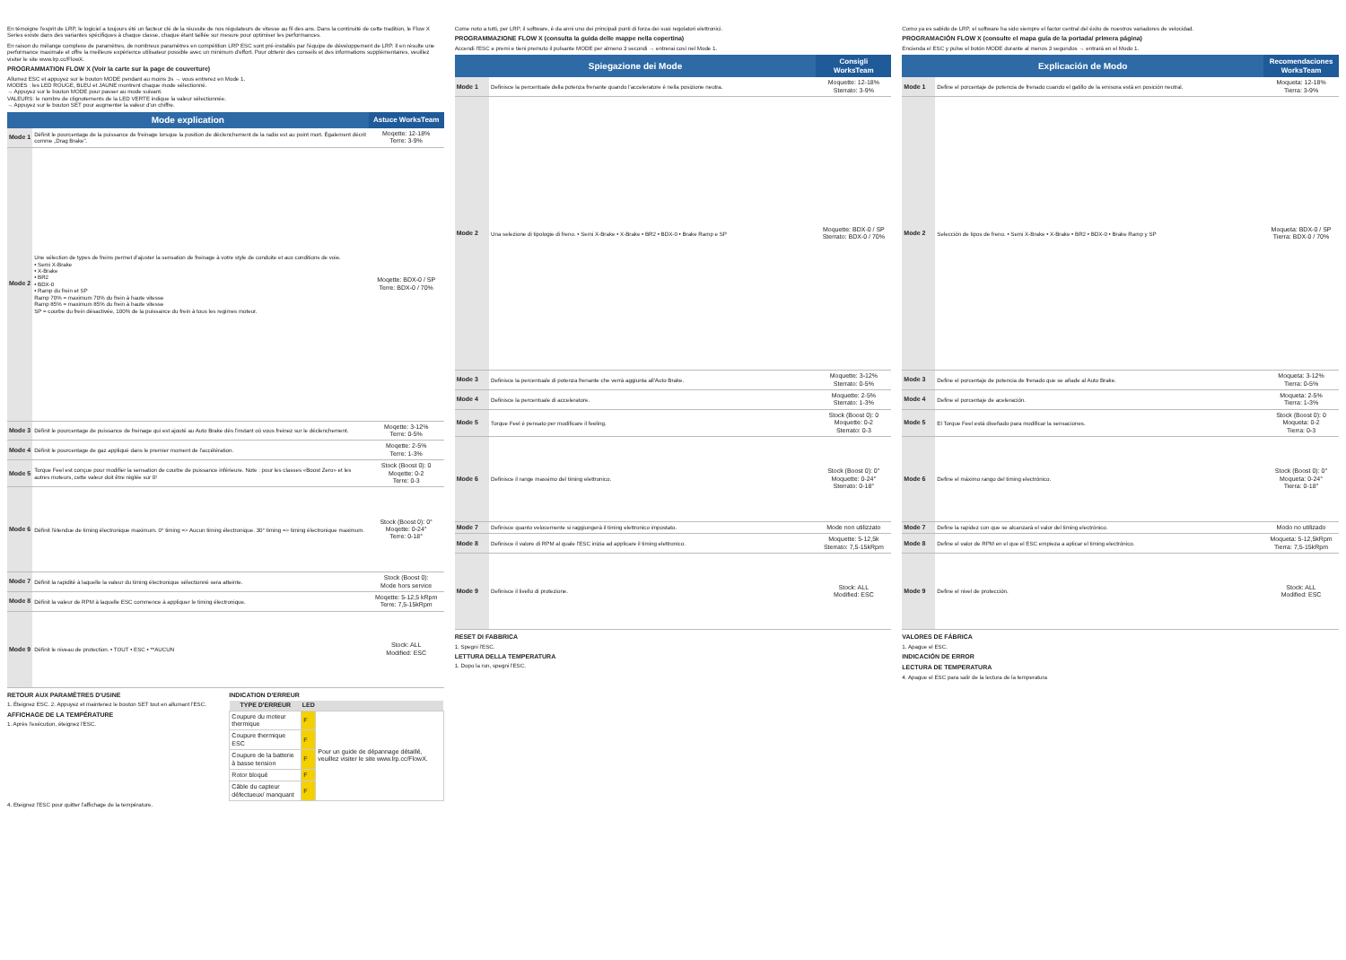En témoigne l'esprit de LRP, le logiciel a toujours été un facteur clé de la réussite de nos régulateurs de vitesse au fil des ans. Dans la continuité de cette tradition, le Flow X Series existe dans des variantes spécifiques à chaque classe, chaque étant taillée sur mesure pour optimiser les performances.
En raison du mélange complexe de paramètres, de nombreux paramètres en compétition LRP ESC sont pré-installés par l'équipe de développement de LRP. Il en résulte une performance maximale et offre la meilleure expérience utilisateur possible avec un minimum d'effort. Pour obtenir des conseils et des informations supplémentaires, veuillez visiter le site www.lrp.cc/FlowX.
PROGRAMMATION FLOW X (Voir la carte sur la page de couverture)
Allumez ESC et appuyez sur le bouton MODE pendant au moins 3s → vous entrerez en Mode 1.
MODES : les LED ROUGE, BLEU et JAUNE montrent chaque mode sélectionné.
→ Appuyez sur le bouton MODE pour passer au mode suivant.
VALEURS: le nombre de clignotements de la LED VERTE indique la valeur sélectionnée.
→ Appuyez sur le bouton SET pour augmenter la valeur d'un chiffre.
| Mode explication | | Astuce WorksTeam |
| --- | --- | --- |
| Mode 1 | Définit le pourcentage de la puissance de freinage lorsque la position de déclenchement de la radio est au point mort. Également décrit comme „Drag Brake". | Moqette: 12-18% Terre: 3-9% |
| Mode 2 | Une sélection de types de freins permet d'ajuster la sensation de freinage à votre style de conduite et aux conditions de voie. • Semi X-Brake • X-Brake • BR2 • BDX-0 • Ramp du frein et SP Ramp 70% = maximum 70% du frein à haute vitesse Ramp 85% = maximum 85% du frein à haute vitesse SP = courbe du frein désactivée, 100% de la puissance du frein à tous les regimes moteur. | Moqette: BDX-0 / SP Terre: BDX-0 / 70% |
| Mode 3 | Définit le pourcentage de puissance de freinage qui est ajouté au Auto Brake dès l'instant où vous freinez sur le déclenchement. | Moqette: 3-12% Terre: 0-5% |
| Mode 4 | Définit le pourcentage de gaz appliqué dans le premier moment de l'accélération. | Moqette: 2-5% Terre: 1-3% |
| Mode 5 | Torque Feel est conçue pour modifier la sensation de courbe de puissance inférieure. Note : pour les classes «Boost Zero» et les autres moteurs, cette valeur doit être réglée sur 0! | Stock (Boost 0): 0 Moqette: 0-2 Terre: 0-3 |
| Mode 6 | Définit l'étendue de timing électronique maximum. 0° timing => Aucun timing électronique. 30° timing => timing électronique maximum. | Stock (Boost 0): 0° Moqette: 0-24° Terre: 0-18° |
| Mode 7 | Définit la rapidité à laquelle la valeur du timing électronique sélectionné sera atteinte. | Stock (Boost 0): Mode hors service |
| Mode 8 | Définit la valeur de RPM à laquelle ESC commence à appliquer le timing électronique. | Moqette: 5-12,5 kRpm Terre: 7,5-15kRpm |
| Mode 9 | Définit le niveau de protection. • TOUT • ESC • **AUCUN | Stock: ALL Modified: ESC |
RETOUR AUX PARAMÈTRES D'USINE
1. Éteignez ESC. 2. Appuyez et maintenez le bouton SET tout en allumant l'ESC.
AFFICHAGE DE LA TEMPÉRATURE
1. Après l'exécution, éteignez l'ESC.
INDICATION D'ERREUR
| TYPE D'ERREUR | LED | |
| --- | --- | --- |
| Coupure du moteur thermique | F | Pour un guide de dépannage détaillé, veuillez visiter le site www.lrp.cc/FlowX. |
| Coupure thermique ESC | F | |
| Coupure de la batterie à basse tension | F | |
| Rotor bloqué | F | |
| Câble du capteur défectueux/ manquant | F | |
4. Eteignez l'ESC pour quitter l'affichage de la température.
Come noto a tutti, per LRP, il software, è da anni uno dei principali punti di forza dei suoi regolatori elettronici.
PROGRAMMAZIONE FLOW X (consulta la guida delle mappe nella copertina)
Accendi l'ESC e premi e tieni premuto il pulsante MODE per almeno 3 secondi → entrerai così nel Mode 1.
| Spiegazione dei Mode | | Consigli WorksTeam |
| --- | --- | --- |
| Mode 1 | Definisce la percentuale della potenza frenante quando l'acceleratore è nella posizione neutra. | Moquette: 12-18% Sterrato: 3-9% |
| Mode 2 | Una selezione di tipologie di freno. • Semi X-Brake • X-Brake • BR2 • BDX-0 • Brake Ramp e SP | Moquette: BDX-0 / SP Sterrato: BDX-0 / 70% |
| Mode 3 | Definisce la percentuale di potenza frenante che verrà aggiunta all'Auto Brake. | Moquette: 3-12% Sterrato: 0-5% |
| Mode 4 | Definisce la percentuale di acceleratore. | Moquette: 2-5% Sterrato: 1-3% |
| Mode 5 | Torque Feel è pensato per modificare il feeling. | Stock (Boost 0): 0 Moquette: 0-2 Sterrato: 0-3 |
| Mode 6 | Definisce il range massimo del timing elettronico. | Stock (Boost 0): 0° Moquette: 0-24° Sterrato: 0-18° |
| Mode 7 | Definisce quanto velocemente si raggiungerà il timing elettronico impostato. | Mode non utilizzato |
| Mode 8 | Definisce il valore di RPM al quale l'ESC inizia ad applicare il timing elettronico. | Moquette: 5-12,5k Sterrato: 7,5-15kRpm |
| Mode 9 | Definisce il livello di protezione. | Stock: ALL Modified: ESC |
RESET DI FABBRICA
1. Spegni l'ESC.
LETTURA DELLA TEMPERATURA
1. Dopo la run, spegni l'ESC.
Como ya es sabido de LRP, el software ha sido siempre el factor central del éxito de nuestros variadores de velocidad.
PROGRAMACIÓN FLOW X (consulte el mapa guía de la portada/ primera página)
Encienda el ESC y pulse el botón MODE durante al menos 3 segundos → entrará en el Modo 1.
| Explicación de Modo | | Recomendaciones WorksTeam |
| --- | --- | --- |
| Mode 1 | Define el porcentaje de potencia de frenado cuando el gatillo de la emisora está en posición neutral. | Moqueta: 12-18% Tierra: 3-9% |
| Mode 2 | Selección de tipos de freno. • Semi X-Brake • X-Brake • BR2 • BDX-0 • Brake Ramp y SP | Moqueta: BDX-0 / SP Tierra: BDX-0 / 70% |
| Mode 3 | Define el porcentaje de potencia de frenado que se añade al Auto Brake. | Moqueta: 3-12% Tierra: 0-5% |
| Mode 4 | Define el porcentaje de aceleración. | Moqueta: 2-5% Tierra: 1-3% |
| Mode 5 | El Torque Feel está diseñado para modificar la sensaciones. | Stock (Boost 0): 0 Moqueta: 0-2 Tierra: 0-3 |
| Mode 6 | Define el máximo rango del timing electrónico. | Stock (Boost 0): 0° Moqueta: 0-24° Tierra: 0-18° |
| Mode 7 | Define la rapidez con que se alcanzará el valor del timing electrónico. | Modo no utilizado |
| Mode 8 | Define el valor de RPM en el que el ESC empieza a aplicar el timing electrónico. | Moqueta: 5-12,5kRpm Tierra: 7,5-15kRpm |
| Mode 9 | Define el nivel de protección. | Stock: ALL Modified: ESC |
VALORES DE FÁBRICA
1. Apague el ESC.
INDICACIÓN DE ERROR
LECTURA DE TEMPERATURA
4. Apague el ESC para salir de la lectura de la temperatura